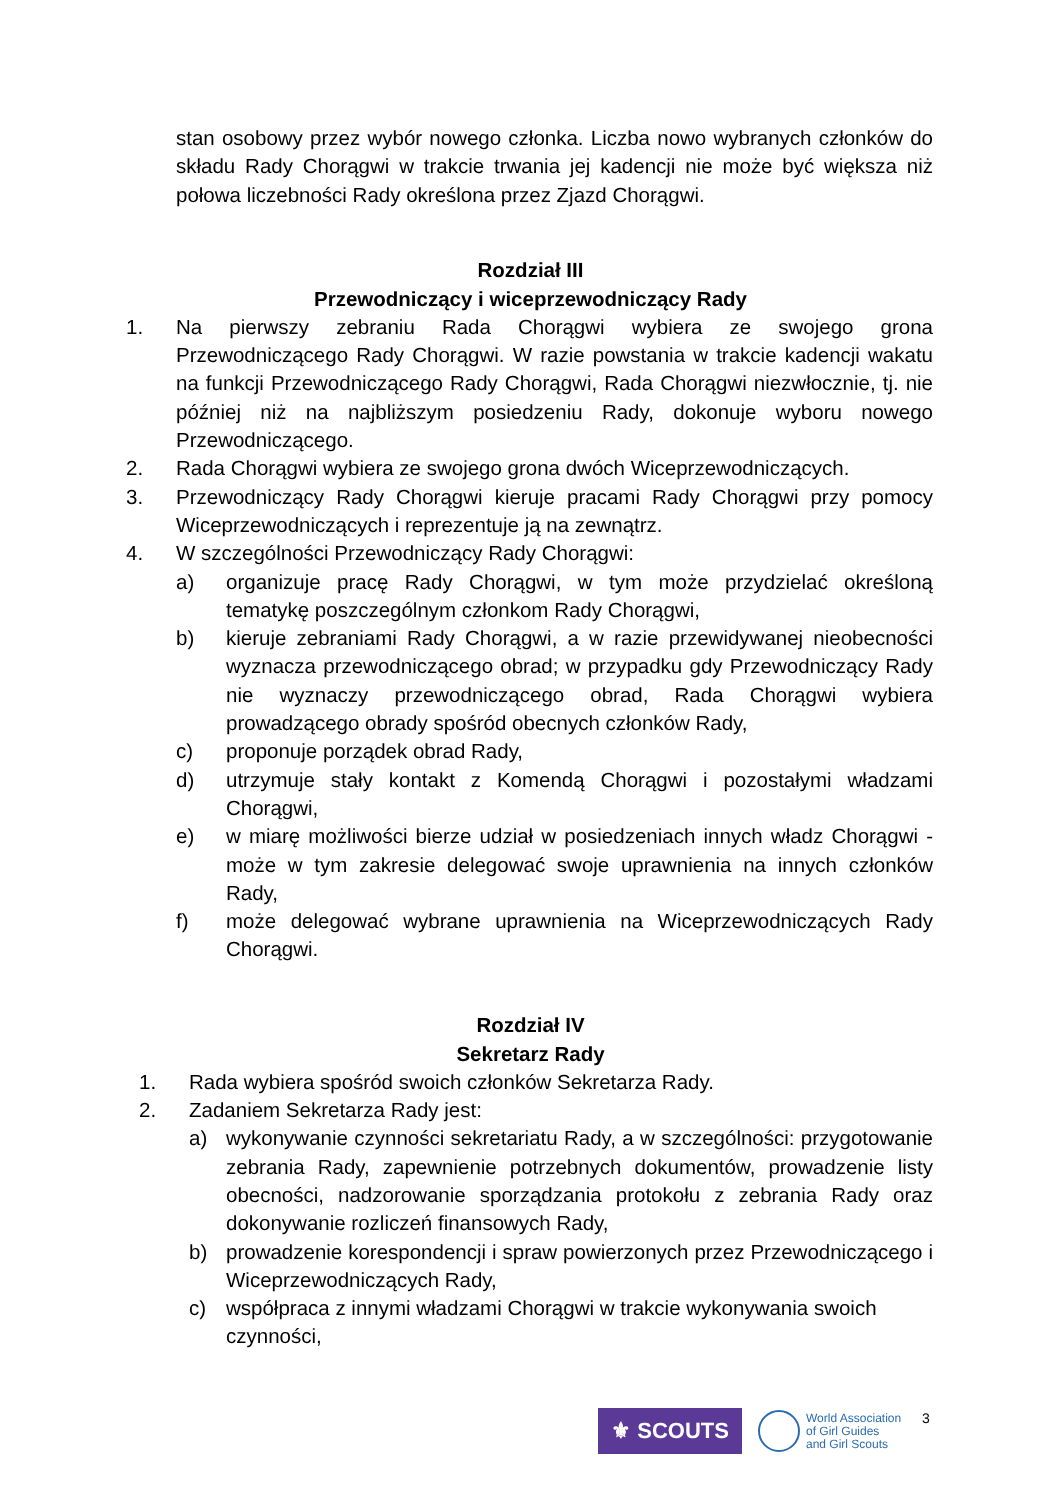stan osobowy przez wybór nowego członka. Liczba nowo wybranych członków do składu Rady Chorągwi w trakcie trwania jej kadencji nie może być większa niż połowa liczebności Rady określona przez Zjazd Chorągwi.
Rozdział III
Przewodniczący i wiceprzewodniczący Rady
1. Na pierwszy zebraniu Rada Chorągwi wybiera ze swojego grona Przewodniczącego Rady Chorągwi. W razie powstania w trakcie kadencji wakatu na funkcji Przewodniczącego Rady Chorągwi, Rada Chorągwi niezwłocznie, tj. nie później niż na najbliższym posiedzeniu Rady, dokonuje wyboru nowego Przewodniczącego.
2. Rada Chorągwi wybiera ze swojego grona dwóch Wiceprzewodniczących.
3. Przewodniczący Rady Chorągwi kieruje pracami Rady Chorągwi przy pomocy Wiceprzewodniczących i reprezentuje ją na zewnątrz.
4. W szczególności Przewodniczący Rady Chorągwi:
a) organizuje pracę Rady Chorągwi, w tym może przydzielać określoną tematykę poszczególnym członkom Rady Chorągwi,
b) kieruje zebraniami Rady Chorągwi, a w razie przewidywanej nieobecności wyznacza przewodniczącego obrad; w przypadku gdy Przewodniczący Rady nie wyznaczy przewodniczącego obrad, Rada Chorągwi wybiera prowadzącego obrady spośród obecnych członków Rady,
c) proponuje porządek obrad Rady,
d) utrzymuje stały kontakt z Komendą Chorągwi i pozostałymi władzami Chorągwi,
e) w miarę możliwości bierze udział w posiedzeniach innych władz Chorągwi - może w tym zakresie delegować swoje uprawnienia na innych członków Rady,
f) może delegować wybrane uprawnienia na Wiceprzewodniczących Rady Chorągwi.
Rozdział IV
Sekretarz Rady
1. Rada wybiera spośród swoich członków Sekretarza Rady.
2. Zadaniem Sekretarza Rady jest:
a) wykonywanie czynności sekretariatu Rady, a w szczególności: przygotowanie zebrania Rady, zapewnienie potrzebnych dokumentów, prowadzenie listy obecności, nadzorowanie sporządzania protokołu z zebrania Rady oraz dokonywanie rozliczeń finansowych Rady,
b) prowadzenie korespondencji i spraw powierzonych przez Przewodniczącego i Wiceprzewodniczących Rady,
c) współpraca z innymi władzami Chorągwi w trakcie wykonywania swoich czynności,
⚜ SCOUTS
World Association
of Girl Guides
and Girl Scouts
3